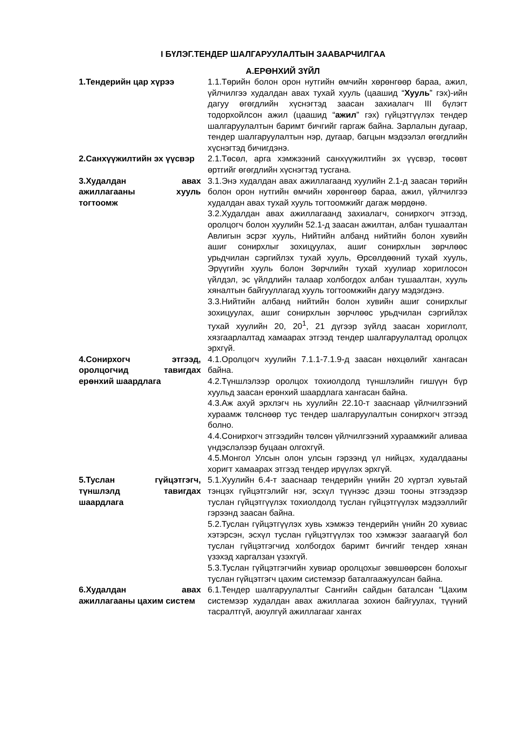I БҮЛЭГ.ТЕНДЕР ШАЛГАРУУЛАЛТЫН ЗААВАРЧИЛГАА
А.ЕРӨНХИЙ ЗҮЙЛ
1.Тендерийн цар хүрээ 1.1.Төрийн болон орон нутгийн өмчийн хөрөнгөөр бараа, ажил, үйлчилгээ худалдан авах тухай хууль (цаашид “Хууль” гэх)-ийн дагуу өгөгдлийн хүснэгтэд заасан захиалагч III бүлэгт тодорхойлсон ажил (цаашид “ажил” гэх) гүйцэтгүүлэх тендер шалгаруулалтын баримт бичгийг гаргаж байна. Зарлалын дугаар, тендер шалгаруулалтын нэр, дугаар, багцын мэдээлэл өгөгдлийн хүснэгтэд бичигдэнэ.
2.Санхүүжилтийн эх үүсвэр 2.1.Төсөл, арга хэмжээний санхүүжилтийн эх үүсвэр, төсөвт өртгийг өгөгдлийн хүснэгтэд тусгана.
3.Худалдан авах ажиллагааны хууль тогтоомж
3.1.Энэ худалдан авах ажиллагаанд хуулийн 2.1-д заасан төрийн болон орон нутгийн өмчийн хөрөнгөөр бараа, ажил, үйлчилгээ худалдан авах тухай хууль тогтоомжийг дагаж мөрдөнө.
3.2.Худалдан авах ажиллагаанд захиалагч, сонирхогч этгээд, оролцогч болон хуулийн 52.1-д заасан ажилтан, албан тушаалтан Авлигын эсрэг хууль, Нийтийн албанд нийтийн болон хувийн ашиг сонирхлыг зохицуулах, ашиг сонирхлын зөрчлөөс урьдчилан сэргийлэх тухай хууль, Өрсөлдөөний тухай хууль, Эрүүгийн хууль болон Зөрчлийн тухай хуулиар хориглосон үйлдэл, эс үйлдлийн талаар холбогдох албан тушаалтан, хууль хяналтын байгууллагад хууль тогтоомжийн дагуу мэдэгдэнэ.
3.3.Нийтийн албанд нийтийн болон хувийн ашиг сонирхлыг зохицуулах, ашиг сонирхлын зөрчлөөс урьдчилан сэргийлэх тухай хуулийн 20, 20<sup>1</sup>, 21 дүгээр зүйлд заасан хориглолт, хязгаарлалтад хамаарах этгээд тендер шалгаруулалтад оролцох эрхгүй.
4.Сонирхогч этгээд, оролцогчид тавигдах ерөнхий шаардлага
4.1.Оролцогч хуулийн 7.1.1-7.1.9-д заасан нөхцөлийг хангасан байна.
4.2.Түншлэлээр оролцох тохиолдолд түншлэлийн гишүүн бүр хуульд заасан ерөнхий шаардлага хангасан байна.
4.3.Аж ахуй эрхлэгч нь хуулийн 22.10-т зааснаар үйлчилгээний хураамж төлснөөр тус тендер шалгаруулалтын сонирхогч этгээд болно.
4.4.Сонирхогч этгээдийн төлсөн үйлчилгээний хураамжийг аливаа үндэслэлээр буцаан олгохгүй.
4.5.Монгол Улсын олон улсын гэрээнд үл нийцэх, худалдааны хоригт хамаарах этгээд тендер ирүүлэх эрхгүй.
5.Туслан гүйцэтгэгч, түншлэлд тавигдах шаардлага
5.1.Хуулийн 6.4-т зааснаар тендерийн үнийн 20 хүртэл хувьтай тэнцэх гүйцэтгэлийг нэг, эсхүл түүнээс дээш тооны этгээдээр туслан гүйцэтгүүлэх тохиолдолд туслан гүйцэтгүүлэх мэдээллийг гэрээнд заасан байна.
5.2.Туслан гүйцэтгүүлэх хувь хэмжээ тендерийн үнийн 20 хувиас хэтэрсэн, эсхүл туслан гүйцэтгүүлэх тоо хэмжээг заагаагүй бол туслан гүйцэтгэгчид холбогдох баримт бичгийг тендер хянан үзэхэд харгалзан үзэхгүй.
5.3.Туслан гүйцэтгэгчийн хувиар оролцохыг зөвшөөрсөн болохыг туслан гүйцэтгэгч цахим системээр баталгаажуулсан байна.
6.Худалдан авах ажиллагааны цахим систем
6.1.Тендер шалгаруулалтыг Сангийн сайдын баталсан “Цахим системээр худалдан авах ажиллагаа зохион байгуулах, түүний тасралтгүй, аюулгүй ажиллагааг хангах